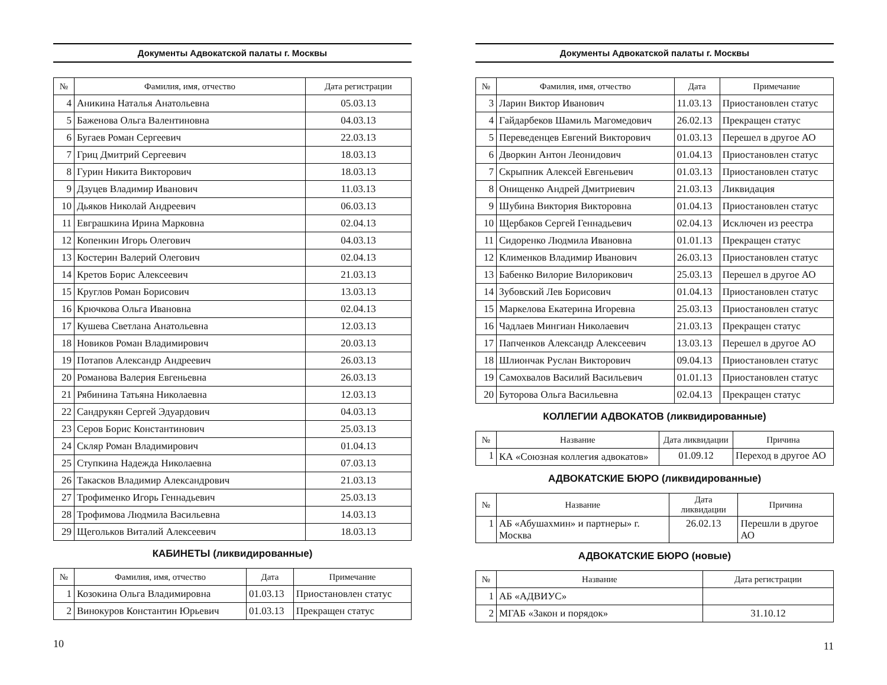Документы Адвокатской палаты г. Москвы
| № | Фамилия, имя, отчество | Дата регистрации |
| --- | --- | --- |
| 4 | Аникина Наталья Анатольевна | 05.03.13 |
| 5 | Баженова Ольга Валентиновна | 04.03.13 |
| 6 | Бугаев Роман Сергеевич | 22.03.13 |
| 7 | Гриц Дмитрий Сергеевич | 18.03.13 |
| 8 | Гурин Никита Викторович | 18.03.13 |
| 9 | Дзуцев Владимир Иванович | 11.03.13 |
| 10 | Дьяков Николай Андреевич | 06.03.13 |
| 11 | Евграшкина Ирина Марковна | 02.04.13 |
| 12 | Копенкин Игорь Олегович | 04.03.13 |
| 13 | Костерин Валерий Олегович | 02.04.13 |
| 14 | Кретов Борис Алексеевич | 21.03.13 |
| 15 | Круглов Роман Борисович | 13.03.13 |
| 16 | Крючкова Ольга Ивановна | 02.04.13 |
| 17 | Кушева Светлана Анатольевна | 12.03.13 |
| 18 | Новиков Роман Владимирович | 20.03.13 |
| 19 | Потапов Александр Андреевич | 26.03.13 |
| 20 | Романова Валерия Евгеньевна | 26.03.13 |
| 21 | Рябинина Татьяна Николаевна | 12.03.13 |
| 22 | Сандрукян Сергей Эдуардович | 04.03.13 |
| 23 | Серов Борис Константинович | 25.03.13 |
| 24 | Скляр Роман Владимирович | 01.04.13 |
| 25 | Ступкина Надежда Николаевна | 07.03.13 |
| 26 | Такасков Владимир Александрович | 21.03.13 |
| 27 | Трофименко Игорь Геннадьевич | 25.03.13 |
| 28 | Трофимова Людмила Васильевна | 14.03.13 |
| 29 | Щегольков Виталий Алексеевич | 18.03.13 |
КАБИНЕТЫ (ликвидированные)
| № | Фамилия, имя, отчество | Дата | Примечание |
| --- | --- | --- | --- |
| 1 | Козокина Ольга Владимировна | 01.03.13 | Приостановлен статус |
| 2 | Винокуров Константин Юрьевич | 01.03.13 | Прекращен статус |
10
Документы Адвокатской палаты г. Москвы
| № | Фамилия, имя, отчество | Дата | Примечание |
| --- | --- | --- | --- |
| 3 | Ларин Виктор Иванович | 11.03.13 | Приостановлен статус |
| 4 | Гайдарбеков Шамиль Магомедович | 26.02.13 | Прекращен статус |
| 5 | Переведенцев Евгений Викторович | 01.03.13 | Перешел в другое АО |
| 6 | Дворкин Антон Леонидович | 01.04.13 | Приостановлен статус |
| 7 | Скрыпник Алексей Евгеньевич | 01.03.13 | Приостановлен статус |
| 8 | Онищенко Андрей Дмитриевич | 21.03.13 | Ликвидация |
| 9 | Шубина Виктория Викторовна | 01.04.13 | Приостановлен статус |
| 10 | Щербаков Сергей Геннадьевич | 02.04.13 | Исключен из реестра |
| 11 | Сидоренко Людмила Ивановна | 01.01.13 | Прекращен статус |
| 12 | Клименков Владимир Иванович | 26.03.13 | Приостановлен статус |
| 13 | Бабенко Вилорие Вилорикович | 25.03.13 | Перешел в другое АО |
| 14 | Зубовский Лев Борисович | 01.04.13 | Приостановлен статус |
| 15 | Маркелова Екатерина Игоревна | 25.03.13 | Приостановлен статус |
| 16 | Чадлаев Мингиан Николаевич | 21.03.13 | Прекращен статус |
| 17 | Папченков Александр Алексеевич | 13.03.13 | Перешел в другое АО |
| 18 | Шлиончак Руслан Викторович | 09.04.13 | Приостановлен статус |
| 19 | Самохвалов Василий Васильевич | 01.01.13 | Приостановлен статус |
| 20 | Буторова Ольга Васильевна | 02.04.13 | Прекращен статус |
КОЛЛЕГИИ АДВОКАТОВ (ликвидированные)
| № | Название | Дата ликвидации | Причина |
| --- | --- | --- | --- |
| 1 | КА «Союзная коллегия адвокатов» | 01.09.12 | Переход в другое АО |
АДВОКАТСКИЕ БЮРО (ликвидированные)
| № | Название | Дата ликвидации | Причина |
| --- | --- | --- | --- |
| 1 | АБ «Абушахмин» и партнеры» г. Москва | 26.02.13 | Перешли в другое АО |
АДВОКАТСКИЕ БЮРО (новые)
| № | Название | Дата регистрации |
| --- | --- | --- |
| 1 | АБ «АДВИУС» | |
| 2 | МГАБ «Закон и порядок» | 31.10.12 |
11